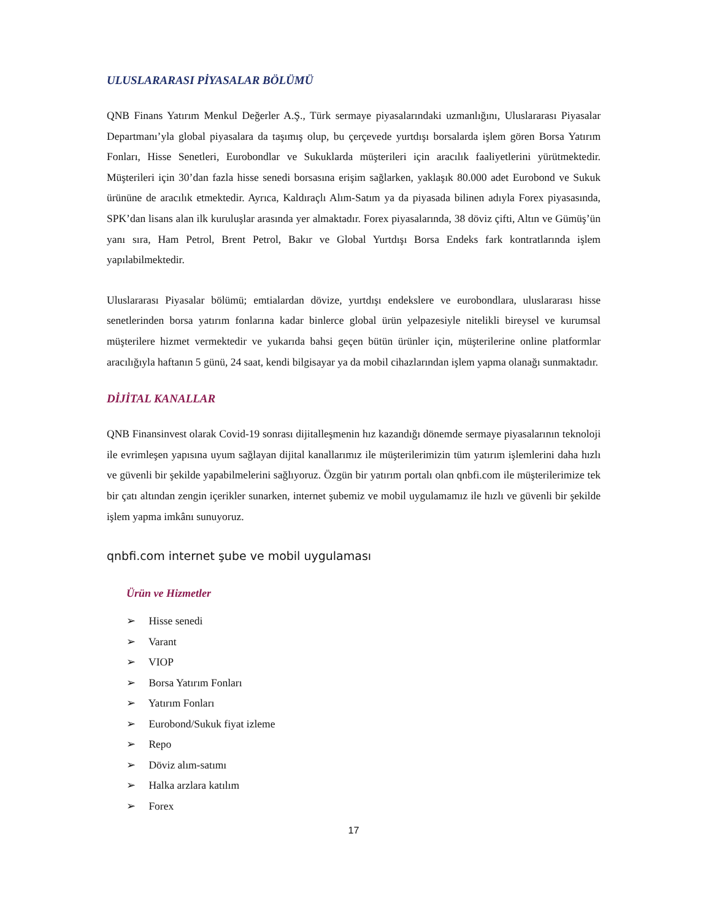ULUSLARARASI PİYASALAR BÖLÜMÜ
QNB Finans Yatırım Menkul Değerler A.Ş., Türk sermaye piyasalarındaki uzmanlığını, Uluslararası Piyasalar Departmanı’yla global piyasalara da taşımış olup, bu çerçevede yurtdışı borsalarda işlem gören Borsa Yatırım Fonları, Hisse Senetleri, Eurobondlar ve Sukuklarda müşterileri için aracılık faaliyetlerini yürütmektedir. Müşterileri için 30’dan fazla hisse senedi borsasına erişim sağlarken, yaklaşık 80.000 adet Eurobond ve Sukuk ürününe de aracılık etmektedir. Ayrıca, Kaldıraçlı Alım-Satım ya da piyasada bilinen adıyla Forex piyasasında, SPK’dan lisans alan ilk kuruluşlar arasında yer almaktadır. Forex piyasalarında, 38 döviz çifti, Altın ve Gümüş’ün yanı sıra, Ham Petrol, Brent Petrol, Bakır ve Global Yurtdışı Borsa Endeks fark kontratlarında işlem yapılabilmektedir.
Uluslararası Piyasalar bölümü; emtialardan dövize, yurtdışı endekslere ve eurobondlara, uluslararası hisse senetlerinden borsa yatırım fonlarına kadar binlerce global ürün yelpazesiyle nitelikli bireysel ve kurumsal müşterilere hizmet vermektedir ve yukarıda bahsi geçen bütün ürünler için, müşterilerine online platformlar aracılığıyla haftanın 5 günü, 24 saat, kendi bilgisayar ya da mobil cihazlarından işlem yapma olanağı sunmaktadır.
DİJİTAL KANALLAR
QNB Finansinvest olarak Covid-19 sonrası dijitalleşmenin hız kazandığı dönemde sermaye piyasalarının teknoloji ile evrimleşen yapısına uyum sağlayan dijital kanallarımız ile müşterilerimizin tüm yatırım işlemlerini daha hızlı ve güvenli bir şekilde yapabilmelerini sağlıyoruz. Özgün bir yatırım portalı olan qnbfi.com ile müşterilerimize tek bir çatı altından zengin içerikler sunarken, internet şubemiz ve mobil uygulamamız ile hızlı ve güvenli bir şekilde işlem yapma imkânı sunuyoruz.
qnbfi.com internet şube ve mobil uygulaması
Ürün ve Hizmetler
➢ Hisse senedi
➢ Varant
➢ VIOP
➢ Borsa Yatırım Fonları
➢ Yatırım Fonları
➢ Eurobond/Sukuk fiyat izleme
➢ Repo
➢ Döviz alım-satımı
➢ Halka arzlara katılım
➢ Forex
17